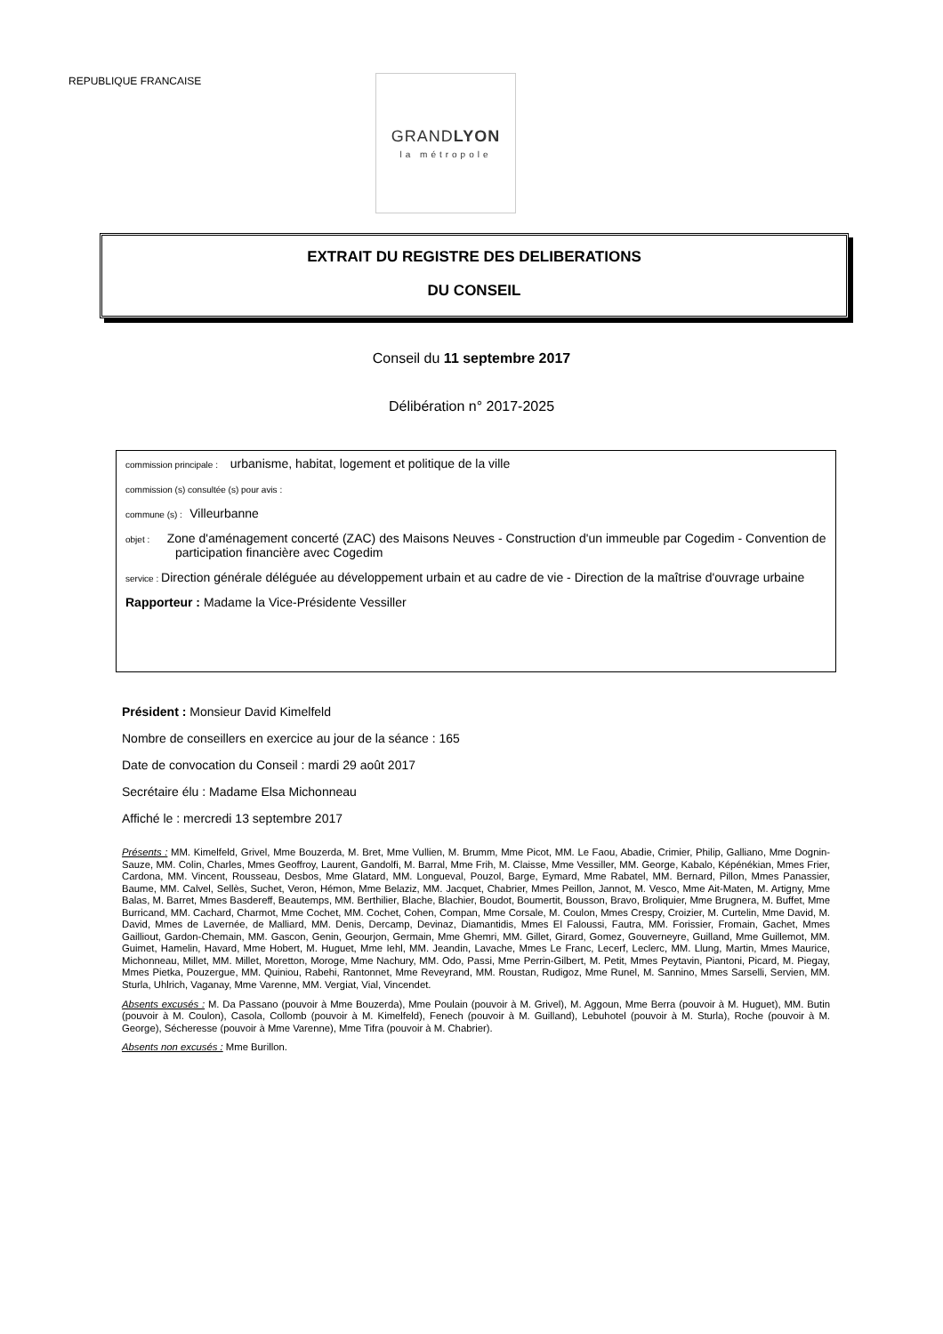REPUBLIQUE FRANCAISE
GRANDLYON
la métropole
EXTRAIT DU REGISTRE DES DELIBERATIONS
DU CONSEIL
Conseil du 11 septembre 2017
Délibération n° 2017-2025
commission principale : urbanisme, habitat, logement et politique de la ville
commission (s) consultée (s) pour avis :
commune (s) : Villeurbanne
objet : Zone d'aménagement concerté (ZAC) des Maisons Neuves - Construction d'un immeuble par Cogedim - Convention de participation financière avec Cogedim
service : Direction générale déléguée au développement urbain et au cadre de vie - Direction de la maîtrise d'ouvrage urbaine
Rapporteur : Madame la Vice-Présidente Vessiller
Président : Monsieur David Kimelfeld
Nombre de conseillers en exercice au jour de la séance : 165
Date de convocation du Conseil : mardi 29 août 2017
Secrétaire élu : Madame Elsa Michonneau
Affiché le : mercredi 13 septembre 2017
Présents : MM. Kimelfeld, Grivel, Mme Bouzerda, M. Bret, Mme Vullien, M. Brumm, Mme Picot, MM. Le Faou, Abadie, Crimier, Philip, Galliano, Mme Dognin-Sauze, MM. Colin, Charles, Mmes Geoffroy, Laurent, Gandolfi, M. Barral, Mme Frih, M. Claisse, Mme Vessiller, MM. George, Kabalo, Képénékian, Mmes Frier, Cardona, MM. Vincent, Rousseau, Desbos, Mme Glatard, MM. Longueval, Pouzol, Barge, Eymard, Mme Rabatel, MM. Bernard, Pillon, Mmes Panassier, Baume, MM. Calvel, Sellès, Suchet, Veron, Hémon, Mme Belaziz, MM. Jacquet, Chabrier, Mmes Peillon, Jannot, M. Vesco, Mme Ait-Maten, M. Artigny, Mme Balas, M. Barret, Mmes Basdereff, Beautemps, MM. Berthilier, Blache, Blachier, Boudot, Boumertit, Bousson, Bravo, Broliquier, Mme Brugnera, M. Buffet, Mme Burricand, MM. Cachard, Charmot, Mme Cochet, MM. Cochet, Cohen, Compan, Mme Corsale, M. Coulon, Mmes Crespy, Croizier, M. Curtelin, Mme David, M. David, Mmes de Lavernée, de Malliard, MM. Denis, Dercamp, Devinaz, Diamantidis, Mmes El Faloussi, Fautra, MM. Forissier, Fromain, Gachet, Mmes Gailliout, Gardon-Chemain, MM. Gascon, Genin, Geourjon, Germain, Mme Ghemri, MM. Gillet, Girard, Gomez, Gouverneyre, Guilland, Mme Guillemot, MM. Guimet, Hamelin, Havard, Mme Hobert, M. Huguet, Mme Iehl, MM. Jeandin, Lavache, Mmes Le Franc, Lecerf, Leclerc, MM. Llung, Martin, Mmes Maurice, Michonneau, Millet, MM. Millet, Moretton, Moroge, Mme Nachury, MM. Odo, Passi, Mme Perrin-Gilbert, M. Petit, Mmes Peytavin, Piantoni, Picard, M. Piegay, Mmes Pietka, Pouzergue, MM. Quiniou, Rabehi, Rantonnet, Mme Reveyrand, MM. Roustan, Rudigoz, Mme Runel, M. Sannino, Mmes Sarselli, Servien, MM. Sturla, Uhlrich, Vaganay, Mme Varenne, MM. Vergiat, Vial, Vincendet.
Absents excusés : M. Da Passano (pouvoir à Mme Bouzerda), Mme Poulain (pouvoir à M. Grivel), M. Aggoun, Mme Berra (pouvoir à M. Huguet), MM. Butin (pouvoir à M. Coulon), Casola, Collomb (pouvoir à M. Kimelfeld), Fenech (pouvoir à M. Guilland), Lebuhotel (pouvoir à M. Sturla), Roche (pouvoir à M. George), Sécheresse (pouvoir à Mme Varenne), Mme Tifra (pouvoir à M. Chabrier).
Absents non excusés : Mme Burillon.